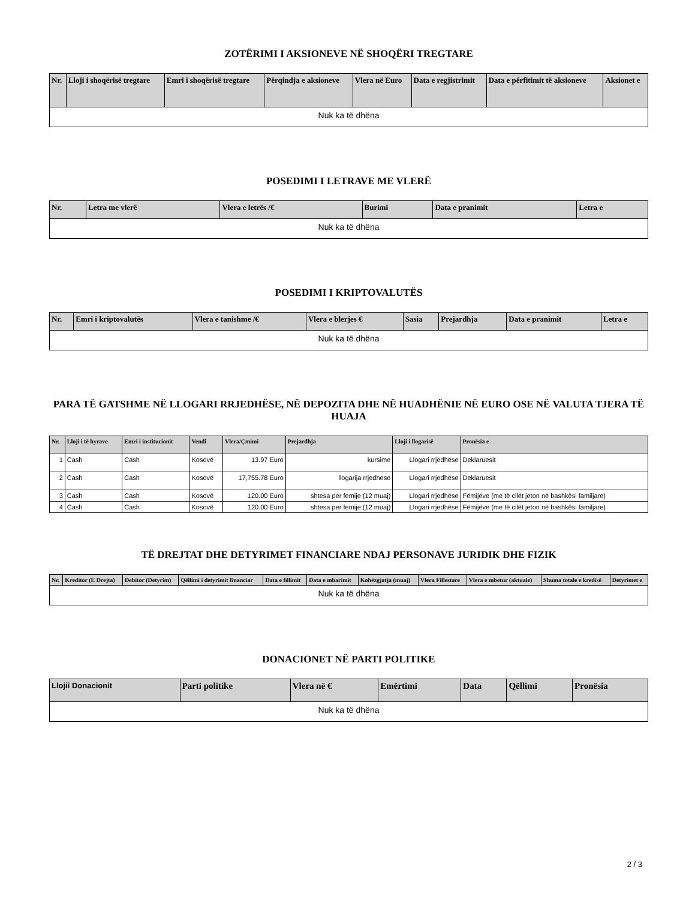ZOTËRIMI I AKSIONEVE NË SHOQËRI TREGTARE
| Nr. | Lloji i shoqërisë tregtare | Emri i shoqërisë tregtare | Përqindja e aksioneve | Vlera në Euro | Data e regjistrimit | Data e përfitimit të aksioneve | Aksionet e |
| --- | --- | --- | --- | --- | --- | --- | --- |
| Nuk ka të dhëna | | | | | | | |
POSEDIMI I LETRAVE ME VLERË
| Nr. | Letra me vlerë | Vlera e letrës /€ | Burimi | Data e pranimit | Letra e |
| --- | --- | --- | --- | --- | --- |
| Nuk ka të dhëna | | | | | |
POSEDIMI I KRIPTOVALUTËS
| Nr. | Emri i kriptovalutës | Vlera e tanishme /€ | Vlera e blerjes € | Sasia | Prejardhja | Data e pranimit | Letra e |
| --- | --- | --- | --- | --- | --- | --- | --- |
| Nuk ka të dhëna | | | | | | | |
PARA TË GATSHME NË LLOGARI RRJEDHËSE, NË DEPOZITA DHE NË HUADHËNIE NË EURO OSE NË VALUTA TJERA TË HUAJA
| Nr. | Lloji i të hyrave | Emri i institucionit | Vendi | Vlera/Çmimi | Prejardhja | Lloji i llogarisë | Pronësia e |
| --- | --- | --- | --- | --- | --- | --- | --- |
| 1 | Cash | Cash | Kosovë | 13.97 Euro | kursime | Llogari rrjedhëse | Deklaruesit |
| 2 | Cash | Cash | Kosovë | 17,755.78 Euro | llogarija rrjedhese | Llogari rrjedhëse | Deklaruesit |
| 3 | Cash | Cash | Kosovë | 120.00 Euro | shtesa per femije (12 muaj) | Llogari rrjedhëse | Fëmijëve (me të cilët jeton në bashkësi familjare) |
| 4 | Cash | Cash | Kosovë | 120.00 Euro | shtesa per femije (12 muaj) | Llogari rrjedhëse | Fëmijëve (me të cilët jeton në bashkësi familjare) |
TË DREJTAT DHE DETYRIMET FINANCIARE NDAJ PERSONAVE JURIDIK DHE FIZIK
| Nr. | Kreditor (E Drejta) | Debitor (Detyrim) | Qëllimi i detyrimit financiar | Data e fillimit | Data e mbarimit | Kohëzgjatja (muaj) | Vlera Fillestare | Vlera e mbetur (aktuale) | Shuma totale e kredisë | Detyrimet e |
| --- | --- | --- | --- | --- | --- | --- | --- | --- | --- | --- |
| Nuk ka të dhëna | | | | | | | | | | |
DONACIONET NË PARTI POLITIKE
| Llojii Donacionit | Parti politike | Vlera në € | Emërtimi | Data | Qëllimi | Pronësia |
| --- | --- | --- | --- | --- | --- | --- |
| Nuk ka të dhëna | | | | | | |
2 / 3